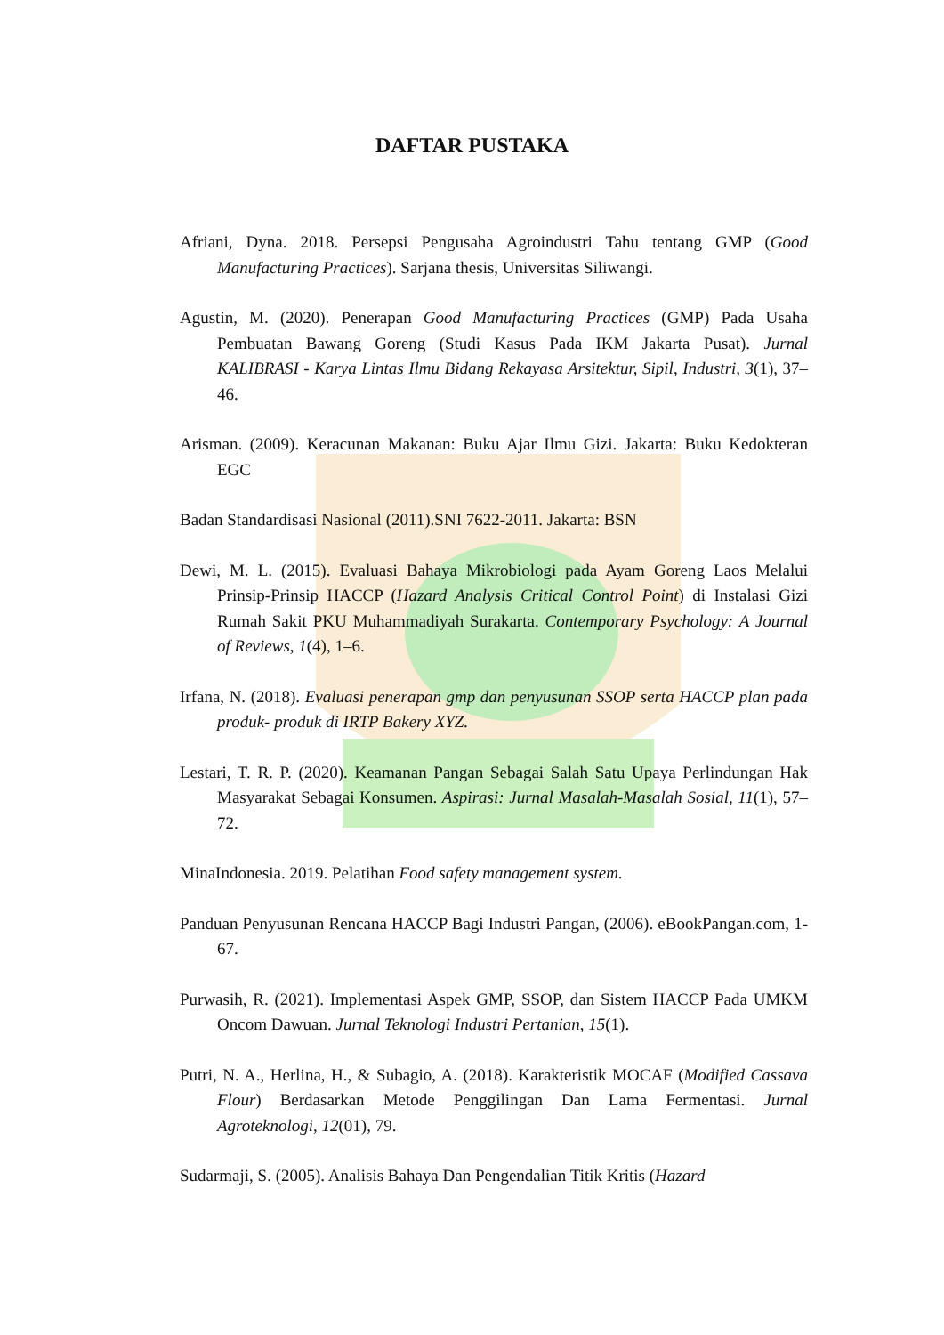DAFTAR PUSTAKA
Afriani, Dyna. 2018. Persepsi Pengusaha Agroindustri Tahu tentang GMP (Good Manufacturing Practices). Sarjana thesis, Universitas Siliwangi.
Agustin, M. (2020). Penerapan Good Manufacturing Practices (GMP) Pada Usaha Pembuatan Bawang Goreng (Studi Kasus Pada IKM Jakarta Pusat). Jurnal KALIBRASI - Karya Lintas Ilmu Bidang Rekayasa Arsitektur, Sipil, Industri, 3(1), 37–46.
Arisman. (2009). Keracunan Makanan: Buku Ajar Ilmu Gizi. Jakarta: Buku Kedokteran EGC
Badan Standardisasi Nasional (2011).SNI 7622-2011. Jakarta: BSN
Dewi, M. L. (2015). Evaluasi Bahaya Mikrobiologi pada Ayam Goreng Laos Melalui Prinsip-Prinsip HACCP (Hazard Analysis Critical Control Point) di Instalasi Gizi Rumah Sakit PKU Muhammadiyah Surakarta. Contemporary Psychology: A Journal of Reviews, 1(4), 1–6.
Irfana, N. (2018). Evaluasi penerapan gmp dan penyusunan SSOP serta HACCP plan pada produk- produk di IRTP Bakery XYZ.
Lestari, T. R. P. (2020). Keamanan Pangan Sebagai Salah Satu Upaya Perlindungan Hak Masyarakat Sebagai Konsumen. Aspirasi: Jurnal Masalah-Masalah Sosial, 11(1), 57–72.
MinaIndonesia. 2019. Pelatihan Food safety management system.
Panduan Penyusunan Rencana HACCP Bagi Industri Pangan, (2006). eBookPangan.com, 1-67.
Purwasih, R. (2021). Implementasi Aspek GMP, SSOP, dan Sistem HACCP Pada UMKM Oncom Dawuan. Jurnal Teknologi Industri Pertanian, 15(1).
Putri, N. A., Herlina, H., & Subagio, A. (2018). Karakteristik MOCAF (Modified Cassava Flour) Berdasarkan Metode Penggilingan Dan Lama Fermentasi. Jurnal Agroteknologi, 12(01), 79.
Sudarmaji, S. (2005). Analisis Bahaya Dan Pengendalian Titik Kritis (Hazard